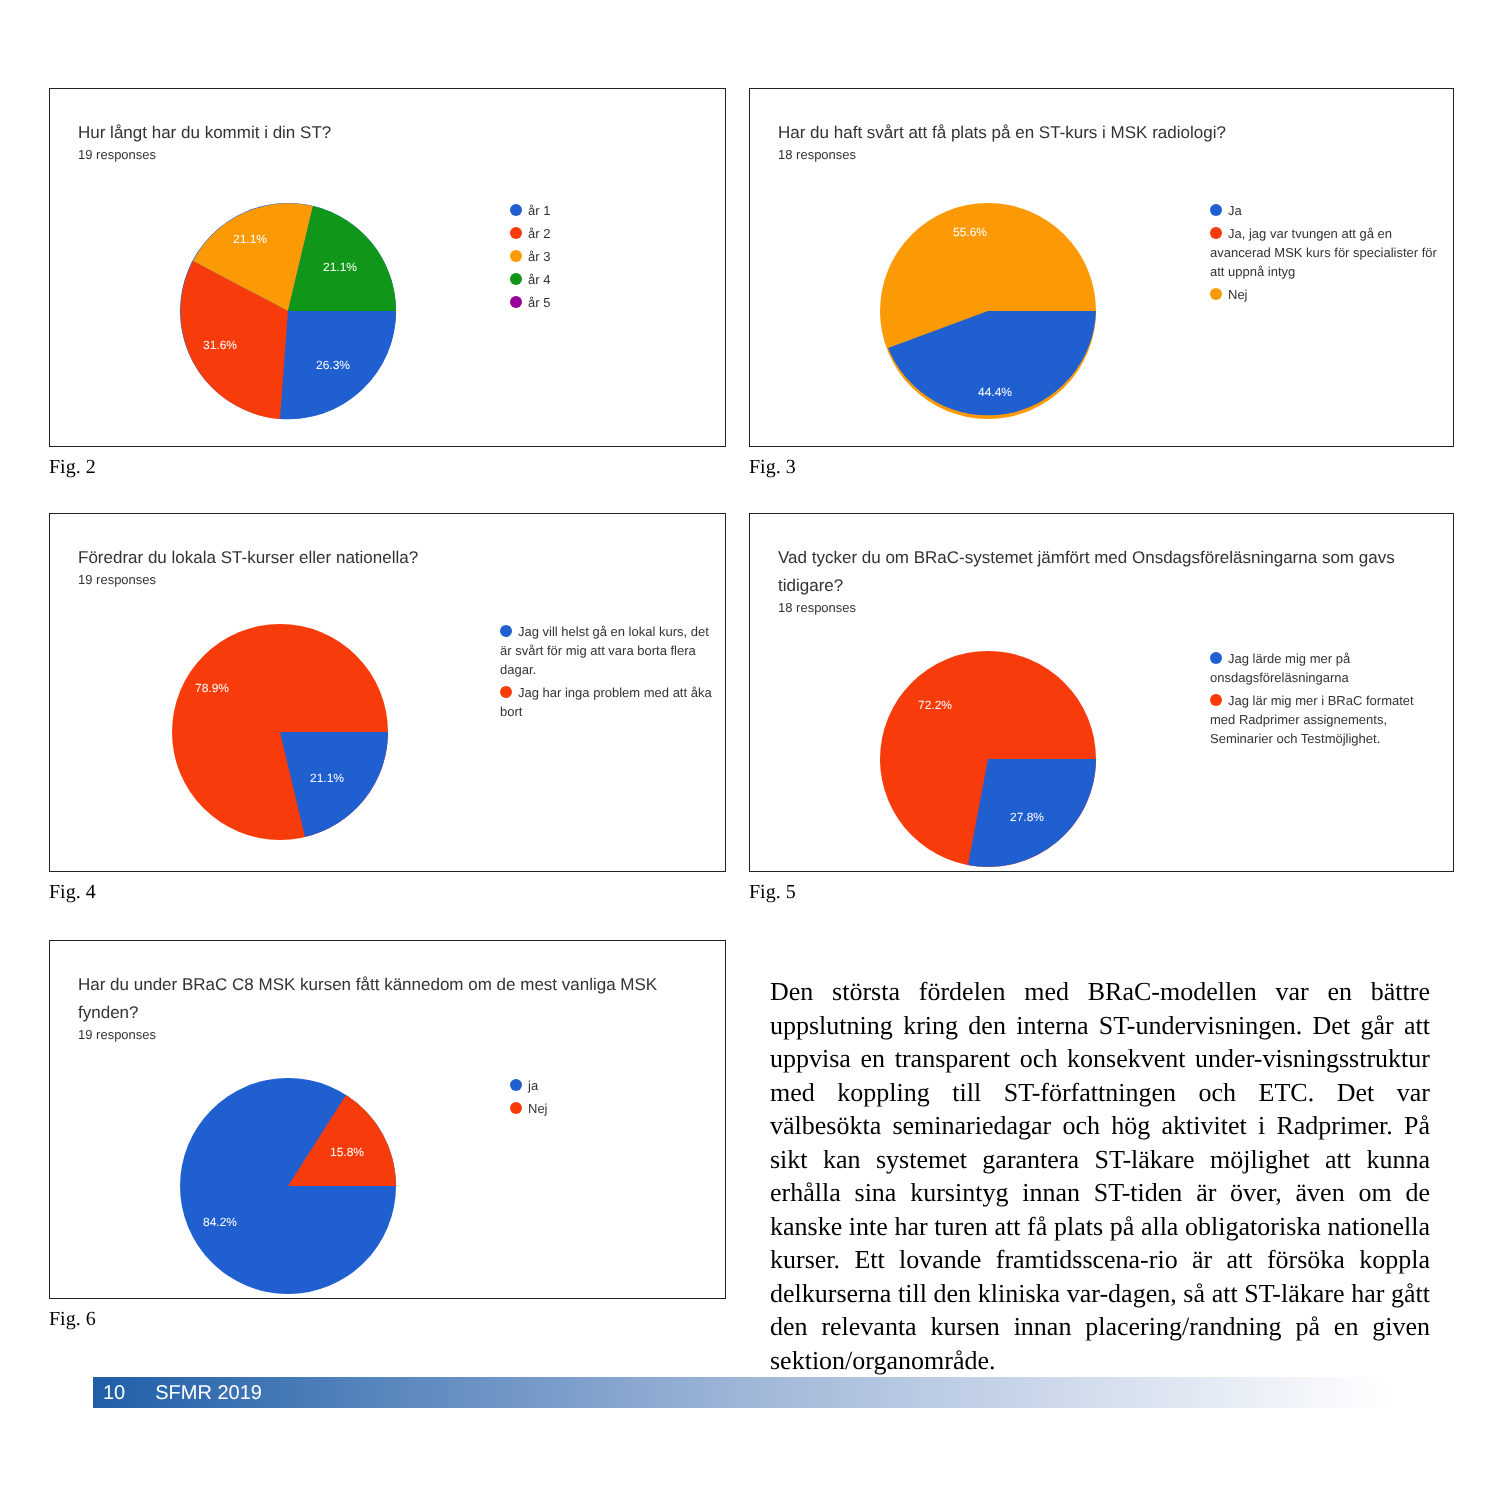Hur långt har du kommit i din ST?
19 responses
26.3%
31.6%
21.1%
21.1%
år 1
år 2
år 3
år 4
år 5
Fig. 2
Har du haft svårt att få plats på en ST-kurs i MSK radiologi?
18 responses
44.4%
55.6%
Ja
Ja, jag var tvungen att gå en avancerad MSK kurs för specialister för att uppnå intyg
Nej
Fig. 3
Föredrar du lokala ST-kurser eller nationella?
19 responses
21.1%
78.9%
Jag vill helst gå en lokal kurs, det är svårt för mig att vara borta flera dagar.
Jag har inga problem med att åka bort
Fig. 4
Vad tycker du om BRaC-systemet jämfört med Onsdagsföreläsningarna som gavs tidigare?
18 responses
27.8%
72.2%
Jag lärde mig mer på onsdagsföreläsningarna
Jag lär mig mer i BRaC formatet med Radprimer assignements, Seminarier och Testmöjlighet.
Fig. 5
Har du under BRaC C8 MSK kursen fått kännedom om de mest vanliga MSK fynden?
19 responses
15.8%
84.2%
ja
Nej
Fig. 6
Den största fördelen med BRaC-modellen var en bättre uppslutning kring den interna ST-undervisningen. Det går att uppvisa en transparent och konsekvent under-visningsstruktur med koppling till ST-författningen och ETC. Det var välbesökta seminariedagar och hög aktivitet i Radprimer. På sikt kan systemet garantera ST-läkare möjlighet att kunna erhålla sina kursintyg innan ST-tiden är över, även om de kanske inte har turen att få plats på alla obligatoriska nationella kurser. Ett lovande framtidsscena-rio är att försöka koppla delkurserna till den kliniska var-dagen, så att ST-läkare har gått den relevanta kursen innan placering/randning på en given sektion/organområde.
10 SFMR 2019